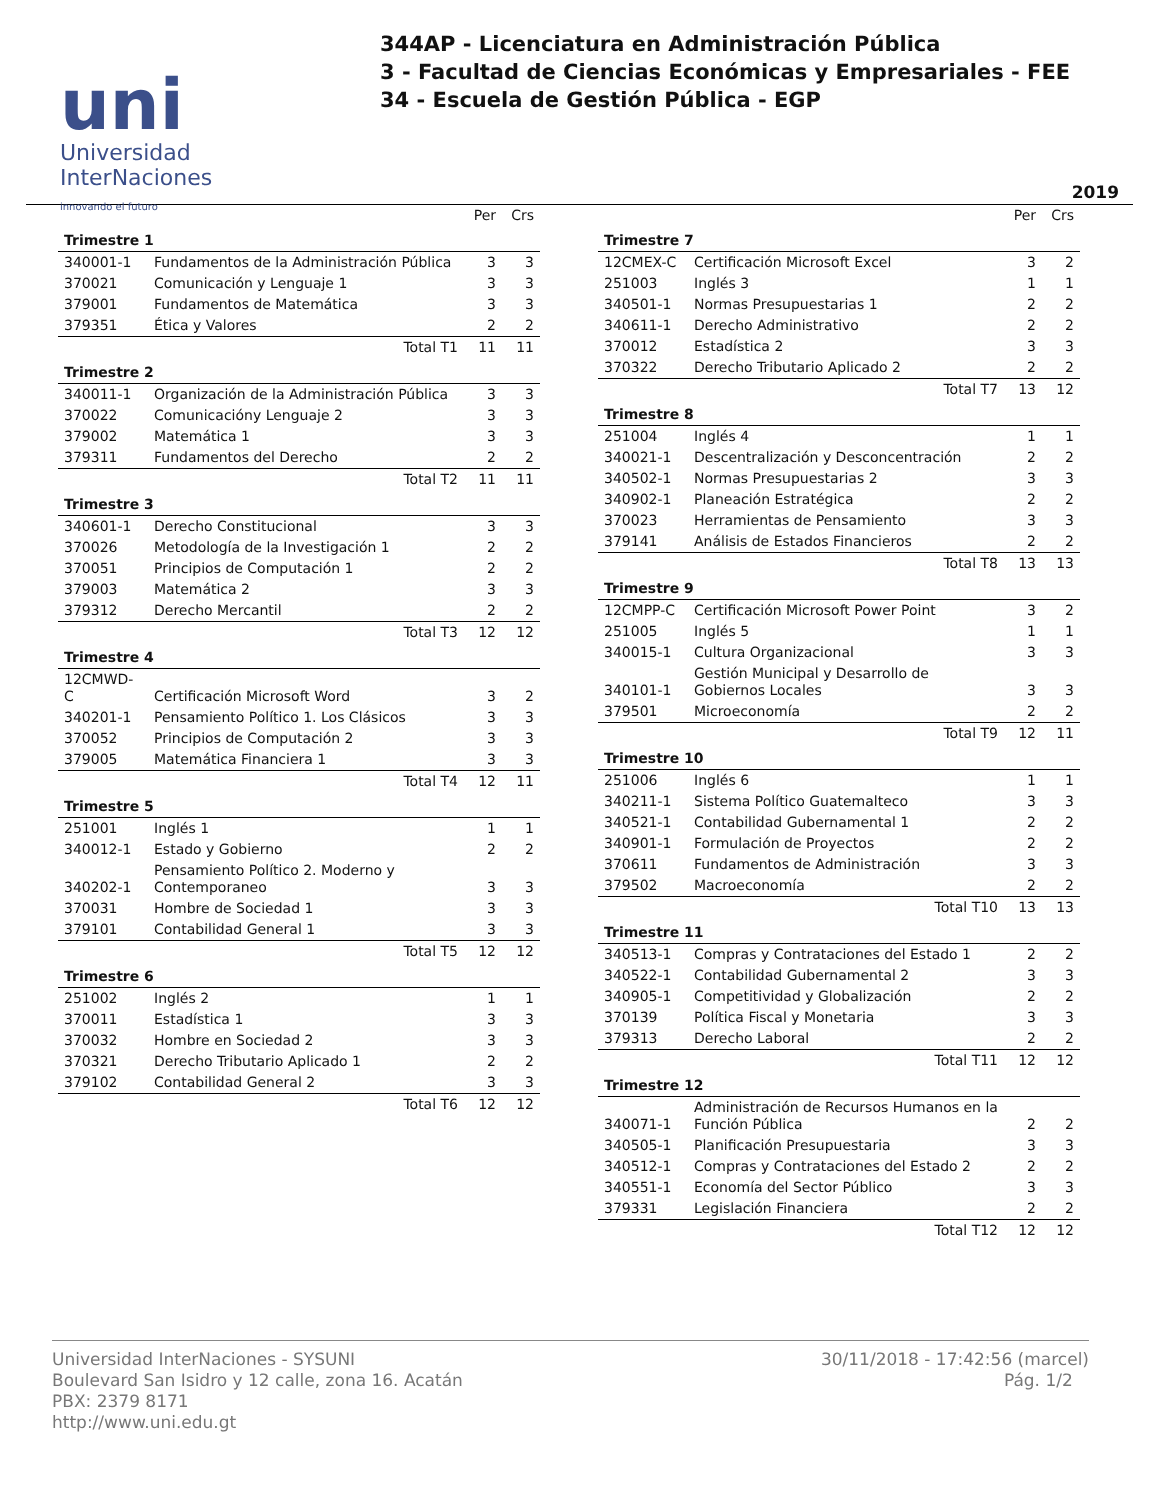uni
Universidad
InterNaciones
innovando el futuro
344AP - Licenciatura en Administración Pública
3 - Facultad de Ciencias Económicas y Empresariales - FEE
34 - Escuela de Gestión Pública - EGP
2019
| | | Per | Crs |
| --- | --- | --- | --- |
| Trimestre 1 | | | |
| 340001-1 | Fundamentos de la Administración Pública | 3 | 3 |
| 370021 | Comunicación y Lenguaje 1 | 3 | 3 |
| 379001 | Fundamentos de Matemática | 3 | 3 |
| 379351 | Ética y Valores | 2 | 2 |
| Total T1 | | 11 | 11 |
| Trimestre 2 | | | |
| 340011-1 | Organización de la Administración Pública | 3 | 3 |
| 370022 | Comunicacióny Lenguaje 2 | 3 | 3 |
| 379002 | Matemática 1 | 3 | 3 |
| 379311 | Fundamentos del Derecho | 2 | 2 |
| Total T2 | | 11 | 11 |
| Trimestre 3 | | | |
| 340601-1 | Derecho Constitucional | 3 | 3 |
| 370026 | Metodología de la Investigación 1 | 2 | 2 |
| 370051 | Principios de Computación 1 | 2 | 2 |
| 379003 | Matemática 2 | 3 | 3 |
| 379312 | Derecho Mercantil | 2 | 2 |
| Total T3 | | 12 | 12 |
| Trimestre 4 | | | |
| 12CMWD-C | Certificación Microsoft Word | 3 | 2 |
| 340201-1 | Pensamiento Político 1. Los Clásicos | 3 | 3 |
| 370052 | Principios de Computación 2 | 3 | 3 |
| 379005 | Matemática Financiera 1 | 3 | 3 |
| Total T4 | | 12 | 11 |
| Trimestre 5 | | | |
| 251001 | Inglés 1 | 1 | 1 |
| 340012-1 | Estado y Gobierno | 2 | 2 |
| 340202-1 | Pensamiento Político 2. Moderno y Contemporaneo | 3 | 3 |
| 370031 | Hombre de Sociedad 1 | 3 | 3 |
| 379101 | Contabilidad General 1 | 3 | 3 |
| Total T5 | | 12 | 12 |
| Trimestre 6 | | | |
| 251002 | Inglés 2 | 1 | 1 |
| 370011 | Estadística 1 | 3 | 3 |
| 370032 | Hombre en Sociedad 2 | 3 | 3 |
| 370321 | Derecho Tributario Aplicado 1 | 2 | 2 |
| 379102 | Contabilidad General 2 | 3 | 3 |
| Total T6 | | 12 | 12 |
| | | Per | Crs |
| --- | --- | --- | --- |
| Trimestre 7 | | | |
| 12CMEX-C | Certificación Microsoft Excel | 3 | 2 |
| 251003 | Inglés 3 | 1 | 1 |
| 340501-1 | Normas Presupuestarias 1 | 2 | 2 |
| 340611-1 | Derecho Administrativo | 2 | 2 |
| 370012 | Estadística 2 | 3 | 3 |
| 370322 | Derecho Tributario Aplicado 2 | 2 | 2 |
| Total T7 | | 13 | 12 |
| Trimestre 8 | | | |
| 251004 | Inglés 4 | 1 | 1 |
| 340021-1 | Descentralización y Desconcentración | 2 | 2 |
| 340502-1 | Normas Presupuestarias 2 | 3 | 3 |
| 340902-1 | Planeación Estratégica | 2 | 2 |
| 370023 | Herramientas de Pensamiento | 3 | 3 |
| 379141 | Análisis de Estados Financieros | 2 | 2 |
| Total T8 | | 13 | 13 |
| Trimestre 9 | | | |
| 12CMPP-C | Certificación Microsoft Power Point | 3 | 2 |
| 251005 | Inglés 5 | 1 | 1 |
| 340015-1 | Cultura Organizacional | 3 | 3 |
| 340101-1 | Gestión Municipal y Desarrollo de Gobiernos Locales | 3 | 3 |
| 379501 | Microeconomía | 2 | 2 |
| Total T9 | | 12 | 11 |
| Trimestre 10 | | | |
| 251006 | Inglés 6 | 1 | 1 |
| 340211-1 | Sistema Político Guatemalteco | 3 | 3 |
| 340521-1 | Contabilidad Gubernamental 1 | 2 | 2 |
| 340901-1 | Formulación de Proyectos | 2 | 2 |
| 370611 | Fundamentos de Administración | 3 | 3 |
| 379502 | Macroeconomía | 2 | 2 |
| Total T10 | | 13 | 13 |
| Trimestre 11 | | | |
| 340513-1 | Compras y Contrataciones del Estado 1 | 2 | 2 |
| 340522-1 | Contabilidad Gubernamental 2 | 3 | 3 |
| 340905-1 | Competitividad y Globalización | 2 | 2 |
| 370139 | Política Fiscal y Monetaria | 3 | 3 |
| 379313 | Derecho Laboral | 2 | 2 |
| Total T11 | | 12 | 12 |
| Trimestre 12 | | | |
| 340071-1 | Administración de Recursos Humanos en la Función Pública | 2 | 2 |
| 340505-1 | Planificación Presupuestaria | 3 | 3 |
| 340512-1 | Compras y Contrataciones del Estado 2 | 2 | 2 |
| 340551-1 | Economía del Sector Público | 3 | 3 |
| 379331 | Legislación Financiera | 2 | 2 |
| Total T12 | | 12 | 12 |
Universidad InterNaciones - SYSUNI
Boulevard San Isidro y 12 calle, zona 16. Acatán
PBX: 2379 8171
http://www.uni.edu.gt
30/11/2018 - 17:42:56 (marcel)
Pág. 1/2